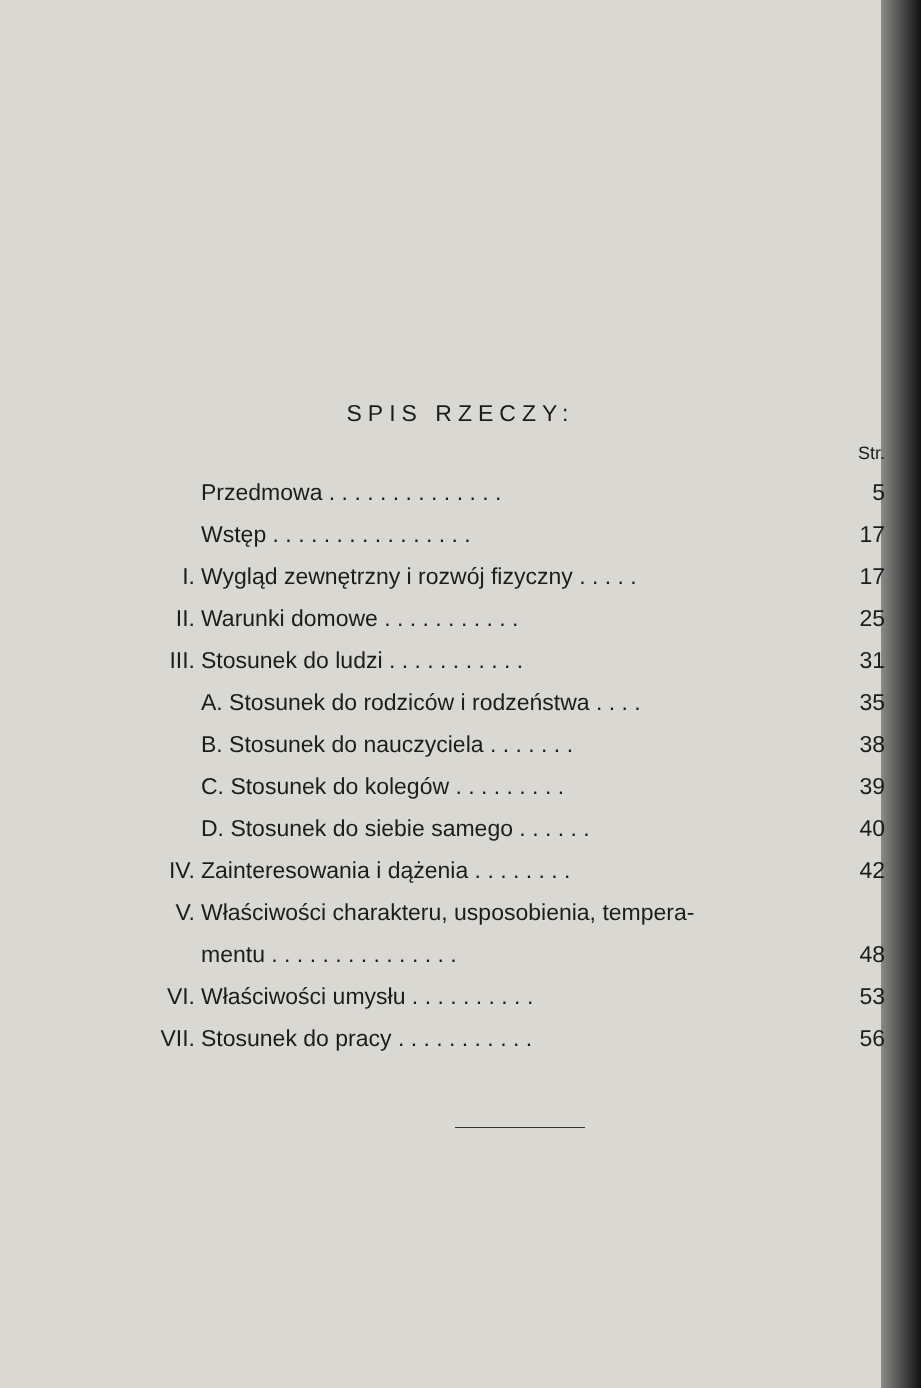SPIS RZECZY:
| | | Str. |
| | Przedmowa . . . . . . . . . . . . . . | 5 |
| | Wstęp . . . . . . . . . . . . . . . . | 17 |
| I. | Wygląd zewnętrzny i rozwój fizyczny . . . . . | 17 |
| II. | Warunki domowe . . . . . . . . . . . | 25 |
| III. | Stosunek do ludzi . . . . . . . . . . . | 31 |
| | A. Stosunek do rodziców i rodzeństwa . . . . | 35 |
| | B. Stosunek do nauczyciela . . . . . . . | 38 |
| | C. Stosunek do kolegów . . . . . . . . . | 39 |
| | D. Stosunek do siebie samego . . . . . . | 40 |
| IV. | Zainteresowania i dążenia . . . . . . . . | 42 |
| V. | Właściwości charakteru, usposobienia, tempera- | |
| | mentu . . . . . . . . . . . . . . . | 48 |
| VI. | Właściwości umysłu . . . . . . . . . . | 53 |
| VII. | Stosunek do pracy . . . . . . . . . . . | 56 |